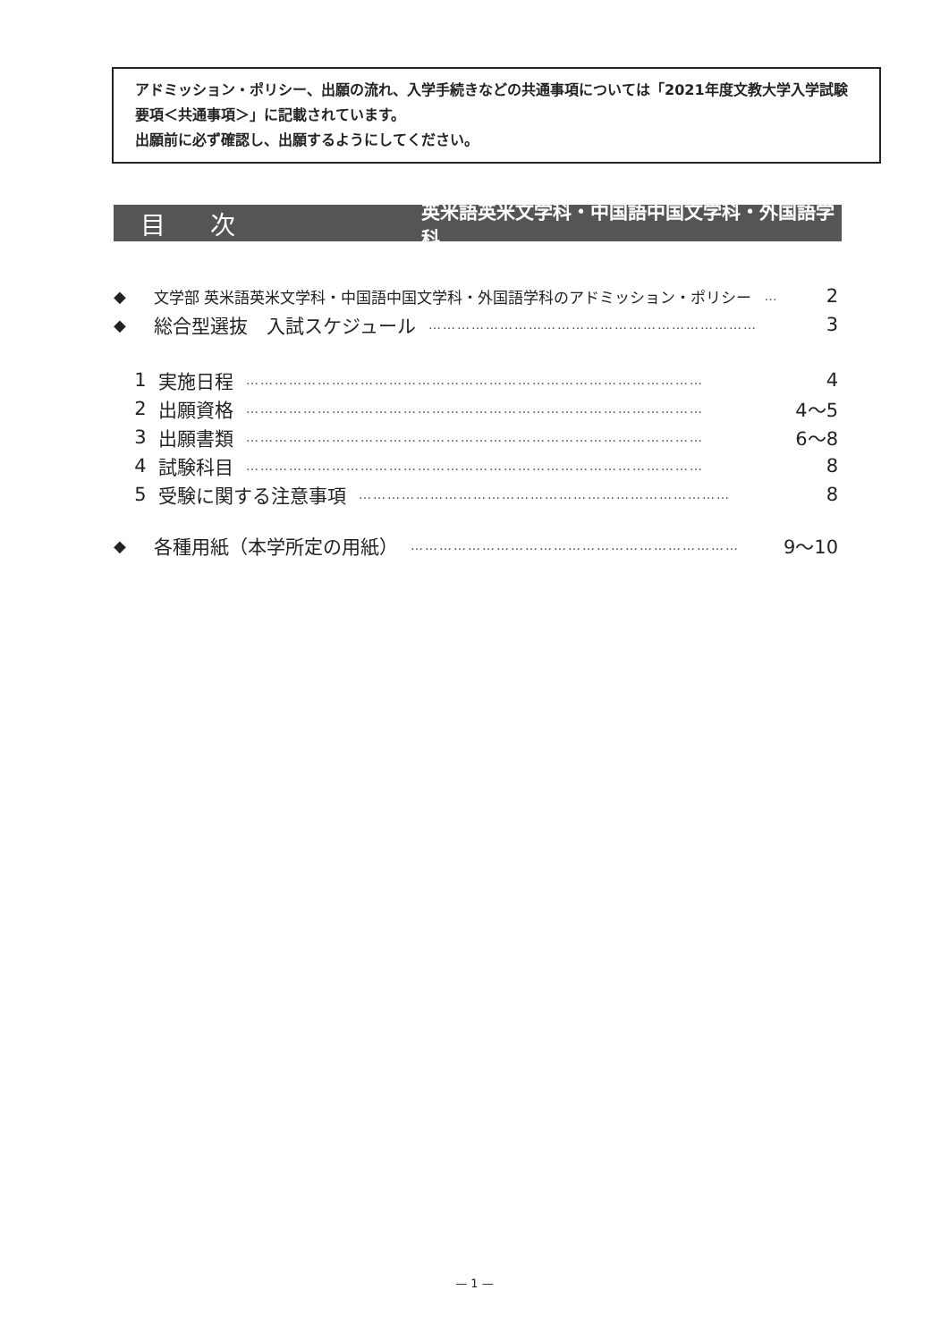アドミッション・ポリシー、出願の流れ、入学手続きなどの共通事項については「2021年度文教大学入学試験要項＜共通事項＞」に記載されています。
出願前に必ず確認し、出願するようにしてください。
目次 英米語英米文学科・中国語中国文学科・外国語学科
◆ 文学部 英米語英米文学科・中国語中国文学科・外国語学科のアドミッション・ポリシー … 2
◆ 総合型選抜　入試スケジュール …………………………………………………………… 3
1 実施日程 …………………………………………………………………………………… 4
2 出願資格 …………………………………………………………………………………… 4〜5
3 出願書類 …………………………………………………………………………………… 6〜8
4 試験科目 …………………………………………………………………………………… 8
5 受験に関する注意事項 …………………………………………………………………… 8
◆ 各種用紙（本学所定の用紙） …………………………………………………………… 9〜10
— 1 —